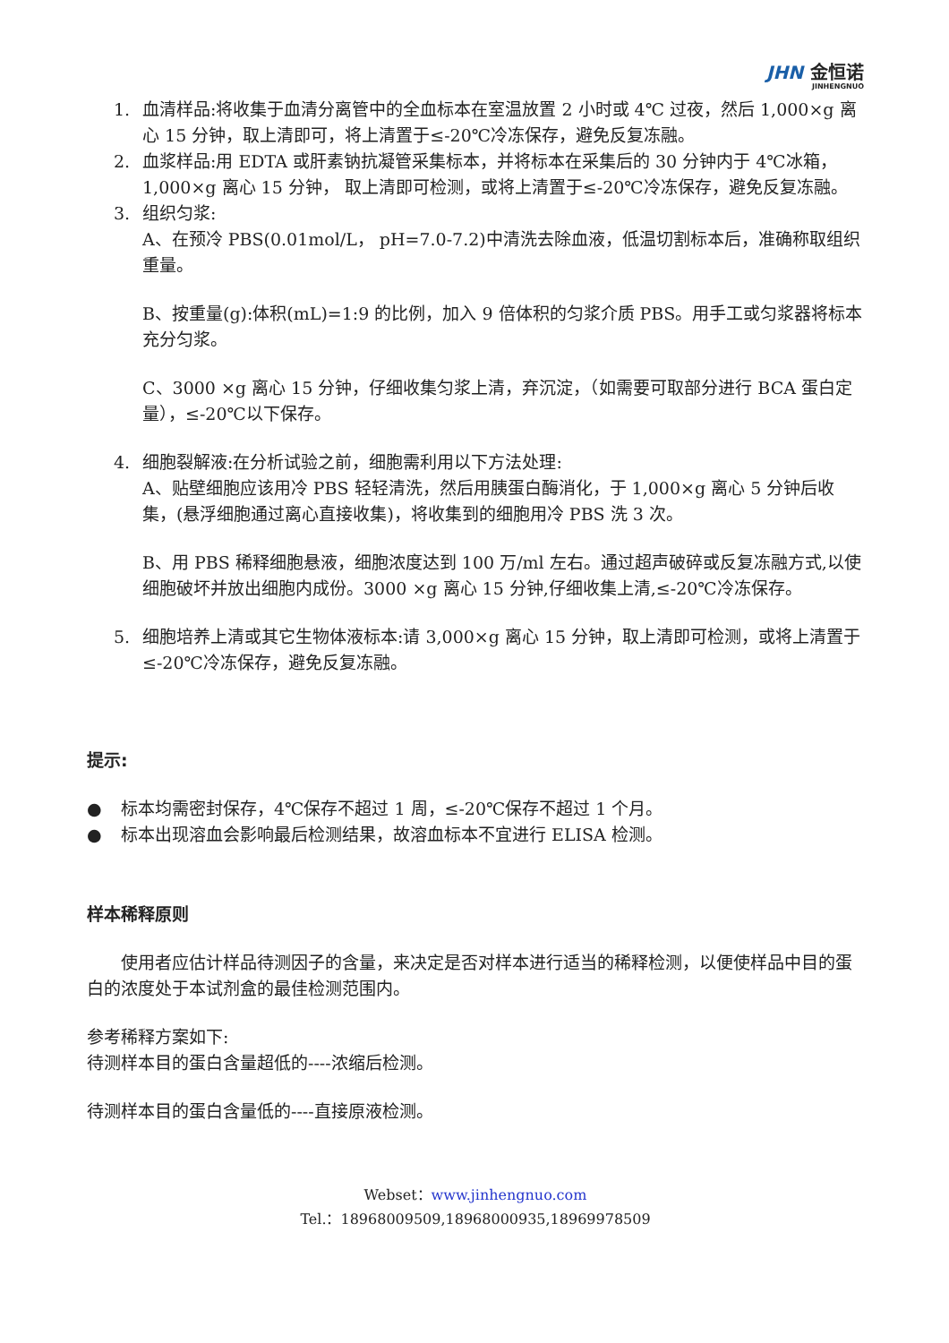JHN 金恒诺
JINHENGNUO
1. 血清样品:将收集于血清分离管中的全血标本在室温放置 2 小时或 4℃ 过夜，然后 1,000×g 离心 15 分钟，取上清即可，将上清置于≤-20℃冷冻保存，避免反复冻融。
2. 血浆样品:用 EDTA 或肝素钠抗凝管采集标本，并将标本在采集后的 30 分钟内于 4℃冰箱，1,000×g 离心 15 分钟， 取上清即可检测，或将上清置于≤-20℃冷冻保存，避免反复冻融。
3. 组织匀浆:
A、在预冷 PBS(0.01mol/L， pH=7.0-7.2)中清洗去除血液，低温切割标本后，准确称取组织重量。
B、按重量(g):体积(mL)=1:9 的比例，加入 9 倍体积的匀浆介质 PBS。用手工或匀浆器将标本充分匀浆。
C、3000 ×g 离心 15 分钟，仔细收集匀浆上清，弃沉淀，（如需要可取部分进行 BCA 蛋白定量），≤-20℃以下保存。
4. 细胞裂解液:在分析试验之前，细胞需利用以下方法处理:
A、贴壁细胞应该用冷 PBS 轻轻清洗，然后用胰蛋白酶消化，于 1,000×g 离心 5 分钟后收集，(悬浮细胞通过离心直接收集)，将收集到的细胞用冷 PBS 洗 3 次。
B、用 PBS 稀释细胞悬液，细胞浓度达到 100 万/ml 左右。通过超声破碎或反复冻融方式,以使细胞破坏并放出细胞内成份。3000 ×g 离心 15 分钟,仔细收集上清,≤-20℃冷冻保存。
5. 细胞培养上清或其它生物体液标本:请 3,000×g 离心 15 分钟，取上清即可检测，或将上清置于≤-20℃冷冻保存，避免反复冻融。
提示:
● 标本均需密封保存，4℃保存不超过 1 周，≤-20℃保存不超过 1 个月。
● 标本出现溶血会影响最后检测结果，故溶血标本不宜进行 ELISA 检测。
样本稀释原则
使用者应估计样品待测因子的含量，来决定是否对样本进行适当的稀释检测，以便使样品中目的蛋白的浓度处于本试剂盒的最佳检测范围内。
参考稀释方案如下:
待测样本目的蛋白含量超低的----浓缩后检测。
待测样本目的蛋白含量低的----直接原液检测。
Webset：www.jinhengnuo.com
Tel.：18968009509,18968000935,18969978509